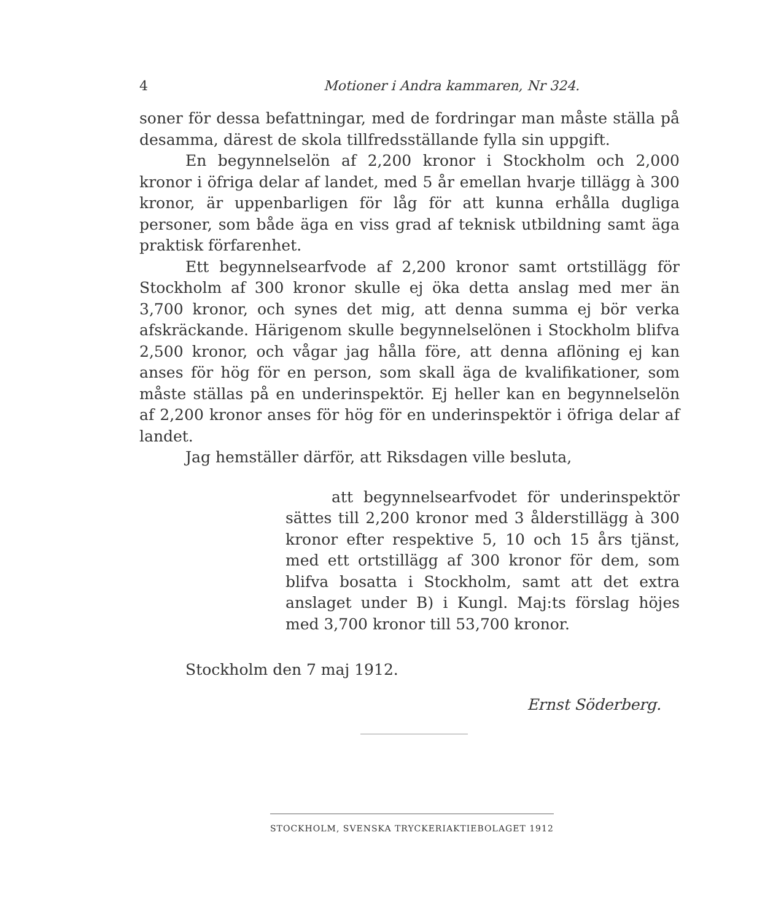4 Motioner i Andra kammaren, Nr 324.
soner för dessa befattningar, med de fordringar man måste ställa på desamma, därest de skola tillfredsställande fylla sin uppgift.
En begynnelselön af 2,200 kronor i Stockholm och 2,000 kronor i öfriga delar af landet, med 5 år emellan hvarje tillägg à 300 kronor, är uppenbarligen för låg för att kunna erhålla dugliga personer, som både äga en viss grad af teknisk utbildning samt äga praktisk förfarenhet.
Ett begynnelsearfvode af 2,200 kronor samt ortstillägg för Stockholm af 300 kronor skulle ej öka detta anslag med mer än 3,700 kronor, och synes det mig, att denna summa ej bör verka afskräckande. Härigenom skulle begynnelselönen i Stockholm blifva 2,500 kronor, och vågar jag hålla före, att denna aflöning ej kan anses för hög för en person, som skall äga de kvalifikationer, som måste ställas på en underinspektör. Ej heller kan en begynnelselön af 2,200 kronor anses för hög för en underinspektör i öfriga delar af landet.
Jag hemställer därför, att Riksdagen ville besluta,
att begynnelsearfvodet för underinspektör sättes till 2,200 kronor med 3 ålderstillägg à 300 kronor efter respektive 5, 10 och 15 års tjänst, med ett ortstillägg af 300 kronor för dem, som blifva bosatta i Stockholm, samt att det extra anslaget under B) i Kungl. Maj:ts förslag höjes med 3,700 kronor till 53,700 kronor.
Stockholm den 7 maj 1912.
Ernst Söderberg.
STOCKHOLM, SVENSKA TRYCKERIAKTIEBOLAGET 1912